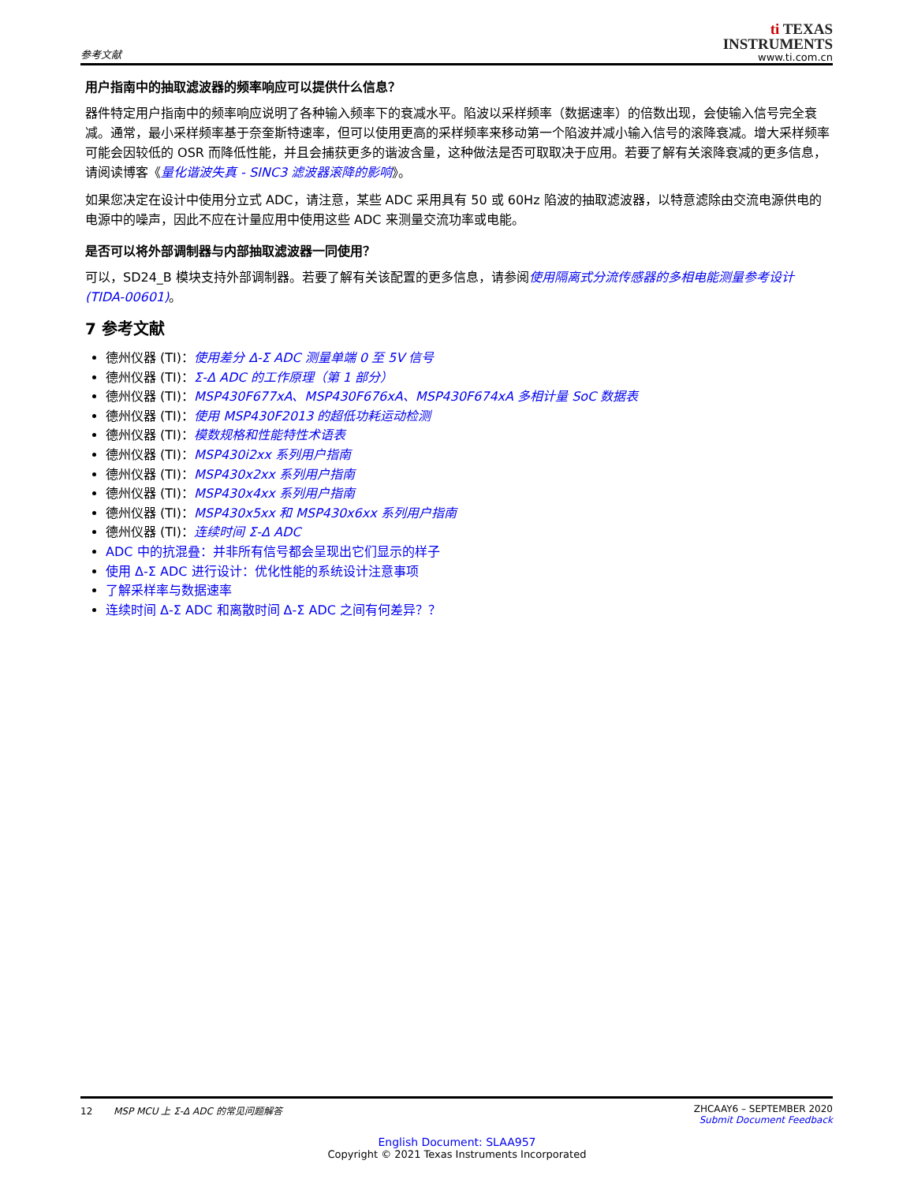参考文献
ti TEXAS
INSTRUMENTS
www.ti.com.cn
用户指南中的抽取滤波器的频率响应可以提供什么信息？
器件特定用户指南中的频率响应说明了各种输入频率下的衰减水平。陷波以采样频率（数据速率）的倍数出现，会使输入信号完全衰减。通常，最小采样频率基于奈奎斯特速率，但可以使用更高的采样频率来移动第一个陷波并减小输入信号的滚降衰减。增大采样频率可能会因较低的 OSR 而降低性能，并且会捕获更多的谐波含量，这种做法是否可取取决于应用。若要了解有关滚降衰减的更多信息，请阅读博客《量化谐波失真 - SINC3 滤波器滚降的影响》。
如果您决定在设计中使用分立式 ADC，请注意，某些 ADC 采用具有 50 或 60Hz 陷波的抽取滤波器，以特意滤除由交流电源供电的电源中的噪声，因此不应在计量应用中使用这些 ADC 来测量交流功率或电能。
是否可以将外部调制器与内部抽取滤波器一同使用？
可以，SD24_B 模块支持外部调制器。若要了解有关该配置的更多信息，请参阅使用隔离式分流传感器的多相电能测量参考设计 (TIDA-00601)。
7 参考文献
德州仪器 (TI)：使用差分 Δ-Σ ADC 测量单端 0 至 5V 信号
德州仪器 (TI)：Σ-Δ ADC 的工作原理（第 1 部分）
德州仪器 (TI)：MSP430F677xA、MSP430F676xA、MSP430F674xA 多相计量 SoC 数据表
德州仪器 (TI)：使用 MSP430F2013 的超低功耗运动检测
德州仪器 (TI)：模数规格和性能特性术语表
德州仪器 (TI)：MSP430i2xx 系列用户指南
德州仪器 (TI)：MSP430x2xx 系列用户指南
德州仪器 (TI)：MSP430x4xx 系列用户指南
德州仪器 (TI)：MSP430x5xx 和 MSP430x6xx 系列用户指南
德州仪器 (TI)：连续时间 Σ-Δ ADC
ADC 中的抗混叠：并非所有信号都会呈现出它们显示的样子
使用 Δ-Σ ADC 进行设计：优化性能的系统设计注意事项
了解采样率与数据速率
连续时间 Δ-Σ ADC 和离散时间 Δ-Σ ADC 之间有何差异？？
12 MSP MCU 上 Σ-Δ ADC 的常见问题解答
ZHCAAY6 – SEPTEMBER 2020
Submit Document Feedback
English Document: SLAA957
Copyright © 2021 Texas Instruments Incorporated